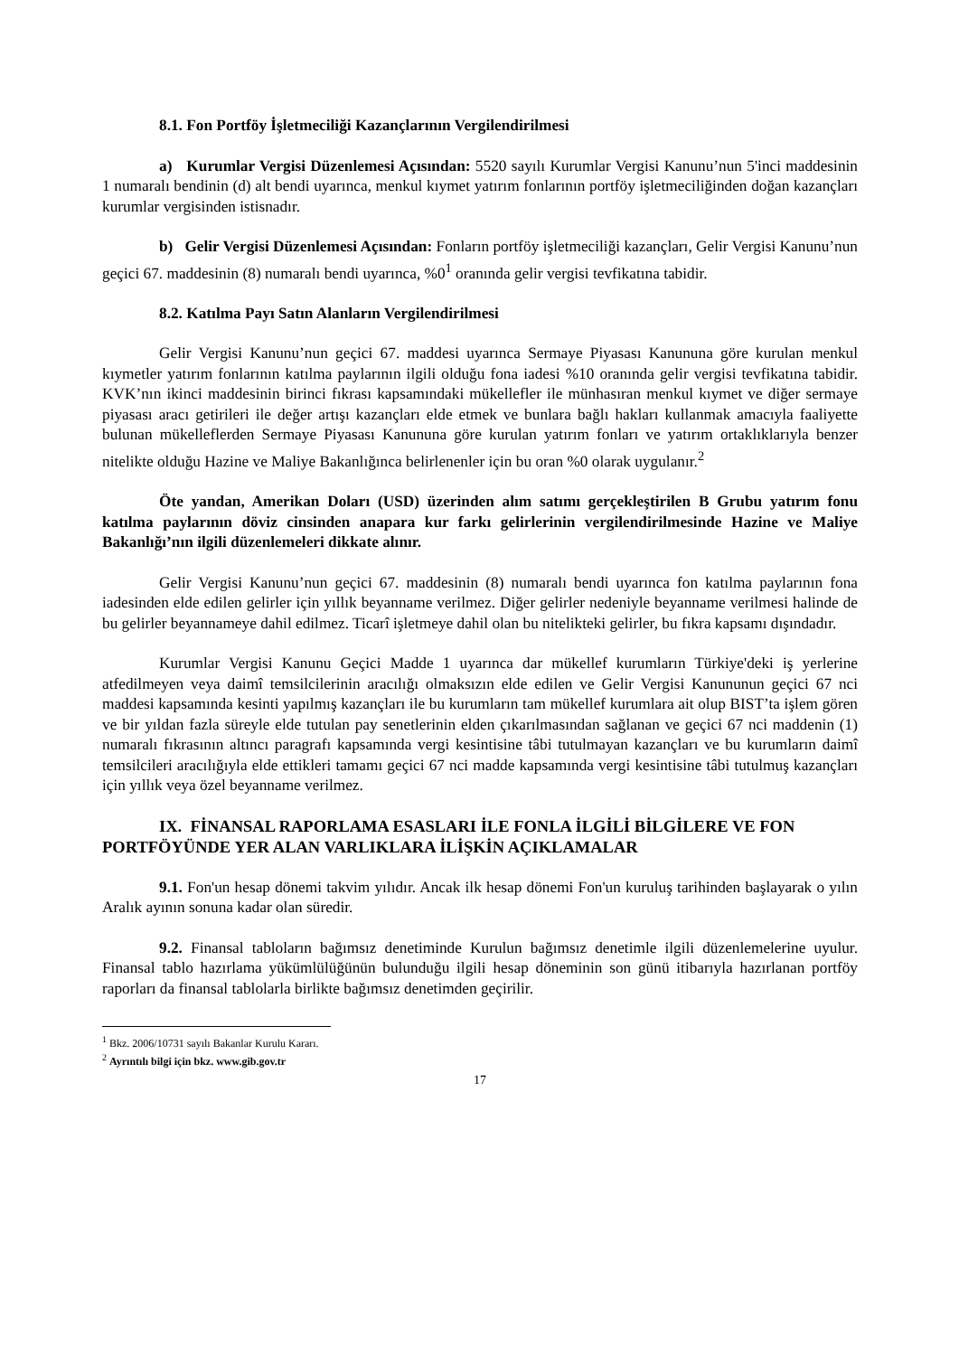8.1. Fon Portföy İşletmeciliği Kazançlarının Vergilendirilmesi
a) Kurumlar Vergisi Düzenlemesi Açısından: 5520 sayılı Kurumlar Vergisi Kanunu’nun 5'inci maddesinin 1 numaralı bendinin (d) alt bendi uyarınca, menkul kıymet yatırım fonlarının portföy işletmeciliğinden doğan kazançları kurumlar vergisinden istisnadır.
b) Gelir Vergisi Düzenlemesi Açısından: Fonların portföy işletmeciliği kazançları, Gelir Vergisi Kanunu’nun geçici 67. maddesinin (8) numaralı bendi uyarınca, %0<sup>1</sup> oranında gelir vergisi tevfikatına tabidir.
8.2. Katılma Payı Satın Alanların Vergilendirilmesi
Gelir Vergisi Kanunu’nun geçici 67. maddesi uyarınca Sermaye Piyasası Kanununa göre kurulan menkul kıymetler yatırım fonlarının katılma paylarının ilgili olduğu fona iadesi %10 oranında gelir vergisi tevfikatına tabidir. KVK’nın ikinci maddesinin birinci fıkrası kapsamındaki mükellefler ile münhasıran menkul kıymet ve diğer sermaye piyasası aracı getirileri ile değer artışı kazançları elde etmek ve bunlara bağlı hakları kullanmak amacıyla faaliyette bulunan mükelleflerden Sermaye Piyasası Kanununa göre kurulan yatırım fonları ve yatırım ortaklıklarıyla benzer nitelikte olduğu Hazine ve Maliye Bakanlığınca belirlenenler için bu oran %0 olarak uygulanır.<sup>2</sup>
Öte yandan, Amerikan Doları (USD) üzerinden alım satımı gerçekleştirilen B Grubu yatırım fonu katılma paylarının döviz cinsinden anapara kur farkı gelirlerinin vergilendirilmesinde Hazine ve Maliye Bakanlığı’nın ilgili düzenlemeleri dikkate alınır.
Gelir Vergisi Kanunu’nun geçici 67. maddesinin (8) numaralı bendi uyarınca fon katılma paylarının fona iadesinden elde edilen gelirler için yıllık beyanname verilmez. Diğer gelirler nedeniyle beyanname verilmesi halinde de bu gelirler beyannameye dahil edilmez. Ticarî işletmeye dahil olan bu nitelikteki gelirler, bu fıkra kapsamı dışındadır.
Kurumlar Vergisi Kanunu Geçici Madde 1 uyarınca dar mükellef kurumların Türkiye'deki iş yerlerine atfedilmeyen veya daimî temsilcilerinin aracılığı olmaksızın elde edilen ve Gelir Vergisi Kanununun geçici 67 nci maddesi kapsamında kesinti yapılmış kazançları ile bu kurumların tam mükellef kurumlara ait olup BIST’ta işlem gören ve bir yıldan fazla süreyle elde tutulan pay senetlerinin elden çıkarılmasından sağlanan ve geçici 67 nci maddenin (1) numaralı fıkrasının altıncı paragrafı kapsamında vergi kesintisine tâbi tutulmayan kazançları ve bu kurumların daimî temsilcileri aracılığıyla elde ettikleri tamamı geçici 67 nci madde kapsamında vergi kesintisine tâbi tutulmuş kazançları için yıllık veya özel beyanname verilmez.
IX. FİNANSAL RAPORLAMA ESASLARI İLE FONLA İLGİLİ BİLGİLERE VE FON PORTFÖYÜNDE YER ALAN VARLIKLARA İLİŞKİN AÇIKLAMALAR
9.1. Fon'un hesap dönemi takvim yılıdır. Ancak ilk hesap dönemi Fon'un kuruluş tarihinden başlayarak o yılın Aralık ayının sonuna kadar olan süredir.
9.2. Finansal tabloların bağımsız denetiminde Kurulun bağımsız denetimle ilgili düzenlemelerine uyulur. Finansal tablo hazırlama yükümlülüğünün bulunduğu ilgili hesap döneminin son günü itibarıyla hazırlanan portföy raporları da finansal tablolarla birlikte bağımsız denetimden geçirilir.
<sup>1</sup> Bkz. 2006/10731 sayılı Bakanlar Kurulu Kararı.
<sup>2</sup> Ayrıntılı bilgi için bkz. www.gib.gov.tr
17